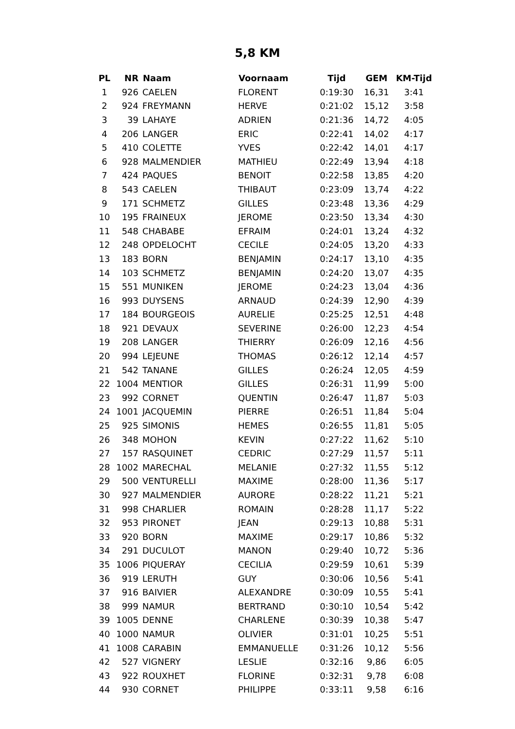5,8 KM
| PL | NR | Naam | Voornaam | Tijd | GEM | KM-Tijd |
| --- | --- | --- | --- | --- | --- | --- |
| 1 | 926 | CAELEN | FLORENT | 0:19:30 | 16,31 | 3:41 |
| 2 | 924 | FREYMANN | HERVE | 0:21:02 | 15,12 | 3:58 |
| 3 | 39 | LAHAYE | ADRIEN | 0:21:36 | 14,72 | 4:05 |
| 4 | 206 | LANGER | ERIC | 0:22:41 | 14,02 | 4:17 |
| 5 | 410 | COLETTE | YVES | 0:22:42 | 14,01 | 4:17 |
| 6 | 928 | MALMENDIER | MATHIEU | 0:22:49 | 13,94 | 4:18 |
| 7 | 424 | PAQUES | BENOIT | 0:22:58 | 13,85 | 4:20 |
| 8 | 543 | CAELEN | THIBAUT | 0:23:09 | 13,74 | 4:22 |
| 9 | 171 | SCHMETZ | GILLES | 0:23:48 | 13,36 | 4:29 |
| 10 | 195 | FRAINEUX | JEROME | 0:23:50 | 13,34 | 4:30 |
| 11 | 548 | CHABABE | EFRAIM | 0:24:01 | 13,24 | 4:32 |
| 12 | 248 | OPDELOCHT | CECILE | 0:24:05 | 13,20 | 4:33 |
| 13 | 183 | BORN | BENJAMIN | 0:24:17 | 13,10 | 4:35 |
| 14 | 103 | SCHMETZ | BENJAMIN | 0:24:20 | 13,07 | 4:35 |
| 15 | 551 | MUNIKEN | JEROME | 0:24:23 | 13,04 | 4:36 |
| 16 | 993 | DUYSENS | ARNAUD | 0:24:39 | 12,90 | 4:39 |
| 17 | 184 | BOURGEOIS | AURELIE | 0:25:25 | 12,51 | 4:48 |
| 18 | 921 | DEVAUX | SEVERINE | 0:26:00 | 12,23 | 4:54 |
| 19 | 208 | LANGER | THIERRY | 0:26:09 | 12,16 | 4:56 |
| 20 | 994 | LEJEUNE | THOMAS | 0:26:12 | 12,14 | 4:57 |
| 21 | 542 | TANANE | GILLES | 0:26:24 | 12,05 | 4:59 |
| 22 | 1004 | MENTIOR | GILLES | 0:26:31 | 11,99 | 5:00 |
| 23 | 992 | CORNET | QUENTIN | 0:26:47 | 11,87 | 5:03 |
| 24 | 1001 | JACQUEMIN | PIERRE | 0:26:51 | 11,84 | 5:04 |
| 25 | 925 | SIMONIS | HEMES | 0:26:55 | 11,81 | 5:05 |
| 26 | 348 | MOHON | KEVIN | 0:27:22 | 11,62 | 5:10 |
| 27 | 157 | RASQUINET | CEDRIC | 0:27:29 | 11,57 | 5:11 |
| 28 | 1002 | MARECHAL | MELANIE | 0:27:32 | 11,55 | 5:12 |
| 29 | 500 | VENTURELLI | MAXIME | 0:28:00 | 11,36 | 5:17 |
| 30 | 927 | MALMENDIER | AURORE | 0:28:22 | 11,21 | 5:21 |
| 31 | 998 | CHARLIER | ROMAIN | 0:28:28 | 11,17 | 5:22 |
| 32 | 953 | PIRONET | JEAN | 0:29:13 | 10,88 | 5:31 |
| 33 | 920 | BORN | MAXIME | 0:29:17 | 10,86 | 5:32 |
| 34 | 291 | DUCULOT | MANON | 0:29:40 | 10,72 | 5:36 |
| 35 | 1006 | PIQUERAY | CECILIA | 0:29:59 | 10,61 | 5:39 |
| 36 | 919 | LERUTH | GUY | 0:30:06 | 10,56 | 5:41 |
| 37 | 916 | BAIVIER | ALEXANDRE | 0:30:09 | 10,55 | 5:41 |
| 38 | 999 | NAMUR | BERTRAND | 0:30:10 | 10,54 | 5:42 |
| 39 | 1005 | DENNE | CHARLENE | 0:30:39 | 10,38 | 5:47 |
| 40 | 1000 | NAMUR | OLIVIER | 0:31:01 | 10,25 | 5:51 |
| 41 | 1008 | CARABIN | EMMANUELLE | 0:31:26 | 10,12 | 5:56 |
| 42 | 527 | VIGNERY | LESLIE | 0:32:16 | 9,86 | 6:05 |
| 43 | 922 | ROUXHET | FLORINE | 0:32:31 | 9,78 | 6:08 |
| 44 | 930 | CORNET | PHILIPPE | 0:33:11 | 9,58 | 6:16 |